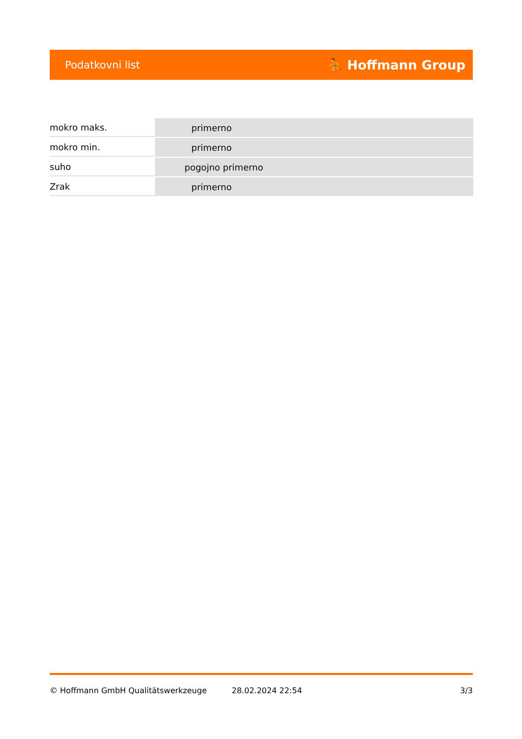Podatkovni list ⛹ Hoffmann Group
| mokro maks. | primerno |
| mokro min. | primerno |
| suho | pogojno primerno |
| Zrak | primerno |
© Hoffmann GmbH Qualitätswerkzeuge 28.02.2024 22:54 3/3